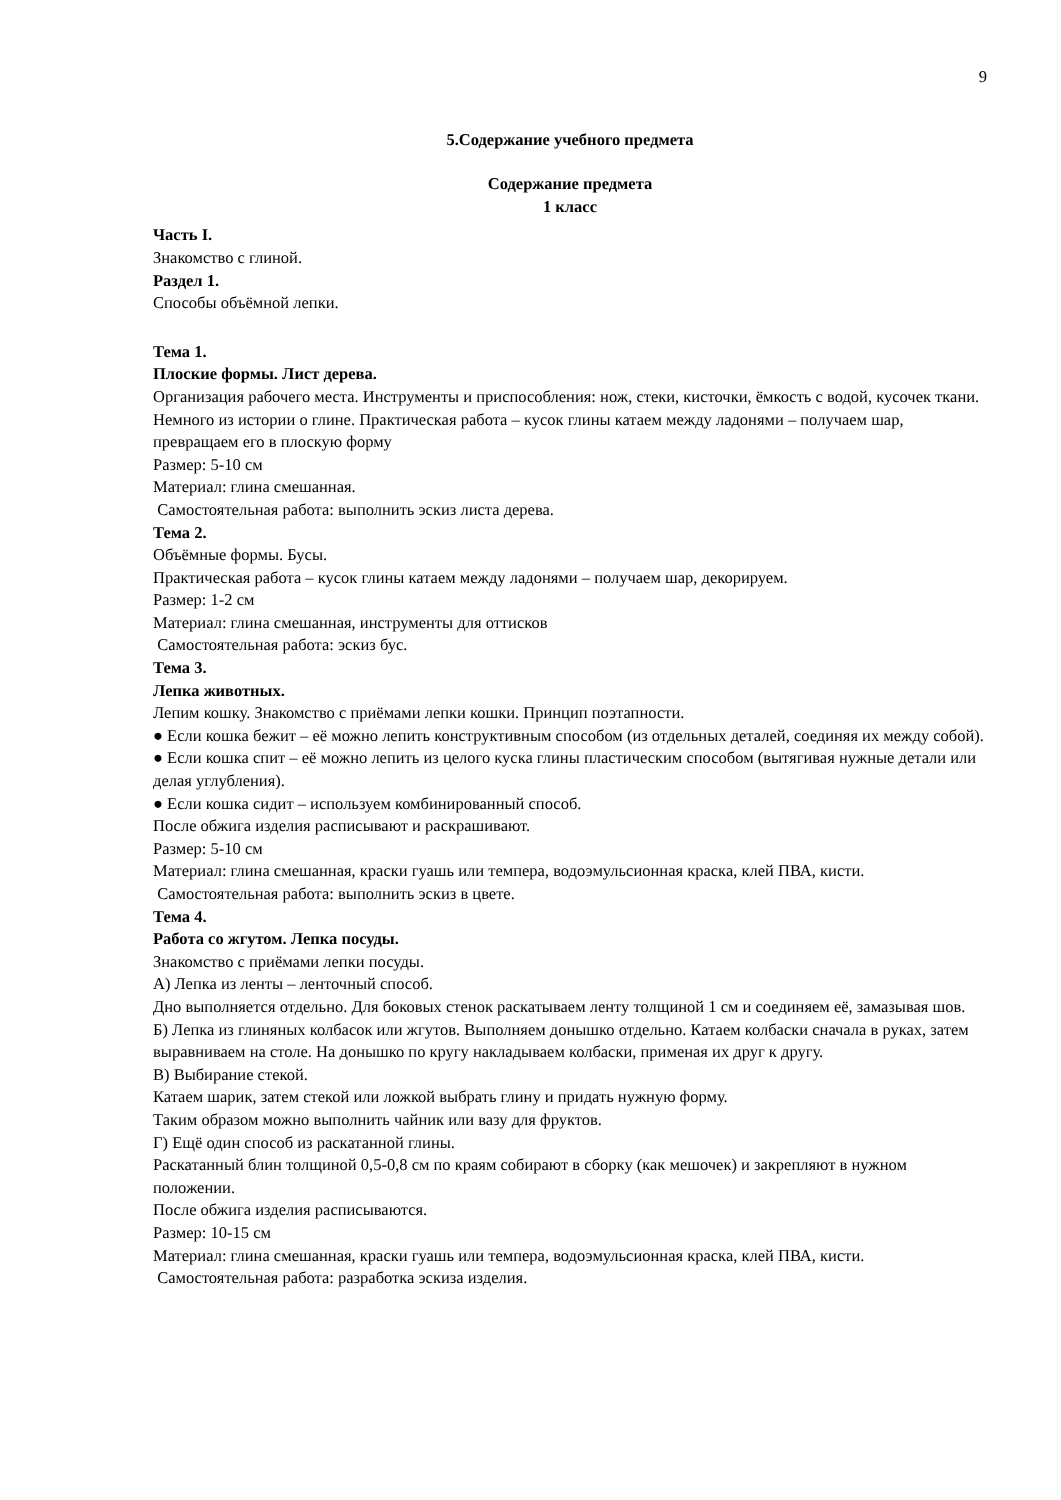9
5.Содержание учебного предмета
Содержание предмета
1 класс
Часть I.
Знакомство с глиной.
Раздел 1.
Способы объёмной лепки.
Тема 1.
Плоские формы. Лист дерева.
Организация рабочего места. Инструменты и приспособления: нож, стеки, кисточки, ёмкость с водой, кусочек ткани.
Немного из истории о глине. Практическая работа – кусок глины катаем между ладонями – получаем шар, превращаем его в плоскую форму
Размер: 5-10 см
Материал: глина смешанная.
Самостоятельная работа: выполнить эскиз листа дерева.
Тема 2.
Объёмные формы. Бусы.
Практическая работа – кусок глины катаем между ладонями – получаем шар, декорируем.
Размер: 1-2 см
Материал: глина смешанная, инструменты для оттисков
Самостоятельная работа: эскиз бус.
Тема 3.
Лепка животных.
Лепим кошку. Знакомство с приёмами лепки кошки. Принцип поэтапности.
● Если кошка бежит – её можно лепить конструктивным способом (из отдельных деталей, соединяя их между собой).
● Если кошка спит – её можно лепить из целого куска глины пластическим способом (вытягивая нужные детали или делая углубления).
● Если кошка сидит – используем комбинированный способ.
После обжига изделия расписывают и раскрашивают.
Размер: 5-10 см
Материал: глина смешанная, краски гуашь или темпера, водоэмульсионная краска, клей ПВА, кисти.
Самостоятельная работа: выполнить эскиз в цвете.
Тема 4.
Работа со жгутом. Лепка посуды.
Знакомство с приёмами лепки посуды.
А) Лепка из ленты – ленточный способ.
Дно выполняется отдельно. Для боковых стенок раскатываем ленту толщиной 1 см и соединяем её, замазывая шов.
Б) Лепка из глиняных колбасок или жгутов. Выполняем донышко отдельно. Катаем колбаски сначала в руках, затем выравниваем на столе. На донышко по кругу накладываем колбаски, применая их друг к другу.
В) Выбирание стекой.
Катаем шарик, затем стекой или ложкой выбрать глину и придать нужную форму.
Таким образом можно выполнить чайник или вазу для фруктов.
Г) Ещё один способ из раскатанной глины.
Раскатанный блин толщиной 0,5-0,8 см по краям собирают в сборку (как мешочек) и закрепляют в нужном положении.
После обжига изделия расписываются.
Размер: 10-15 см
Материал: глина смешанная, краски гуашь или темпера, водоэмульсионная краска, клей ПВА, кисти.
Самостоятельная работа: разработка эскиза изделия.